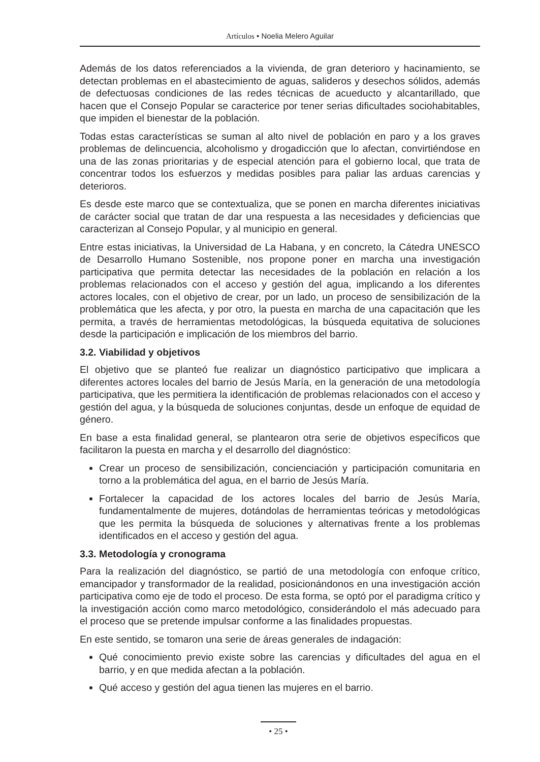Artículos • Noelia Melero Aguilar
Además de los datos referenciados a la vivienda, de gran deterioro y hacinamiento, se detectan problemas en el abastecimiento de aguas, salideros y desechos sólidos, además de defectuosas condiciones de las redes técnicas de acueducto y alcantarillado, que hacen que el Consejo Popular se caracterice por tener serias dificultades sociohabitables, que impiden el bienestar de la población.
Todas estas características se suman al alto nivel de población en paro y a los graves problemas de delincuencia, alcoholismo y drogadicción que lo afectan, convirtiéndose en una de las zonas prioritarias y de especial atención para el gobierno local, que trata de concentrar todos los esfuerzos y medidas posibles para paliar las arduas carencias y deterioros.
Es desde este marco que se contextualiza, que se ponen en marcha diferentes iniciativas de carácter social que tratan de dar una respuesta a las necesidades y deficiencias que caracterizan al Consejo Popular, y al municipio en general.
Entre estas iniciativas, la Universidad de La Habana, y en concreto, la Cátedra UNESCO de Desarrollo Humano Sostenible, nos propone poner en marcha una investigación participativa que permita detectar las necesidades de la población en relación a los problemas relacionados con el acceso y gestión del agua, implicando a los diferentes actores locales, con el objetivo de crear, por un lado, un proceso de sensibilización de la problemática que les afecta, y por otro, la puesta en marcha de una capacitación que les permita, a través de herramientas metodológicas, la búsqueda equitativa de soluciones desde la participación e implicación de los miembros del barrio.
3.2. Viabilidad y objetivos
El objetivo que se planteó fue realizar un diagnóstico participativo que implicara a diferentes actores locales del barrio de Jesús María, en la generación de una metodología participativa, que les permitiera la identificación de problemas relacionados con el acceso y gestión del agua, y la búsqueda de soluciones conjuntas, desde un enfoque de equidad de género.
En base a esta finalidad general, se plantearon otra serie de objetivos específicos que facilitaron la puesta en marcha y el desarrollo del diagnóstico:
Crear un proceso de sensibilización, concienciación y participación comunitaria en torno a la problemática del agua, en el barrio de Jesús María.
Fortalecer la capacidad de los actores locales del barrio de Jesús María, fundamentalmente de mujeres, dotándolas de herramientas teóricas y metodológicas que les permita la búsqueda de soluciones y alternativas frente a los problemas identificados en el acceso y gestión del agua.
3.3. Metodología y cronograma
Para la realización del diagnóstico, se partió de una metodología con enfoque crítico, emancipador y transformador de la realidad, posicionándonos en una investigación acción participativa como eje de todo el proceso. De esta forma, se optó por el paradigma crítico y la investigación acción como marco metodológico, considerándolo el más adecuado para el proceso que se pretende impulsar conforme a las finalidades propuestas.
En este sentido, se tomaron una serie de áreas generales de indagación:
Qué conocimiento previo existe sobre las carencias y dificultades del agua en el barrio, y en que medida afectan a la población.
Qué acceso y gestión del agua tienen las mujeres en el barrio.
• 25 •